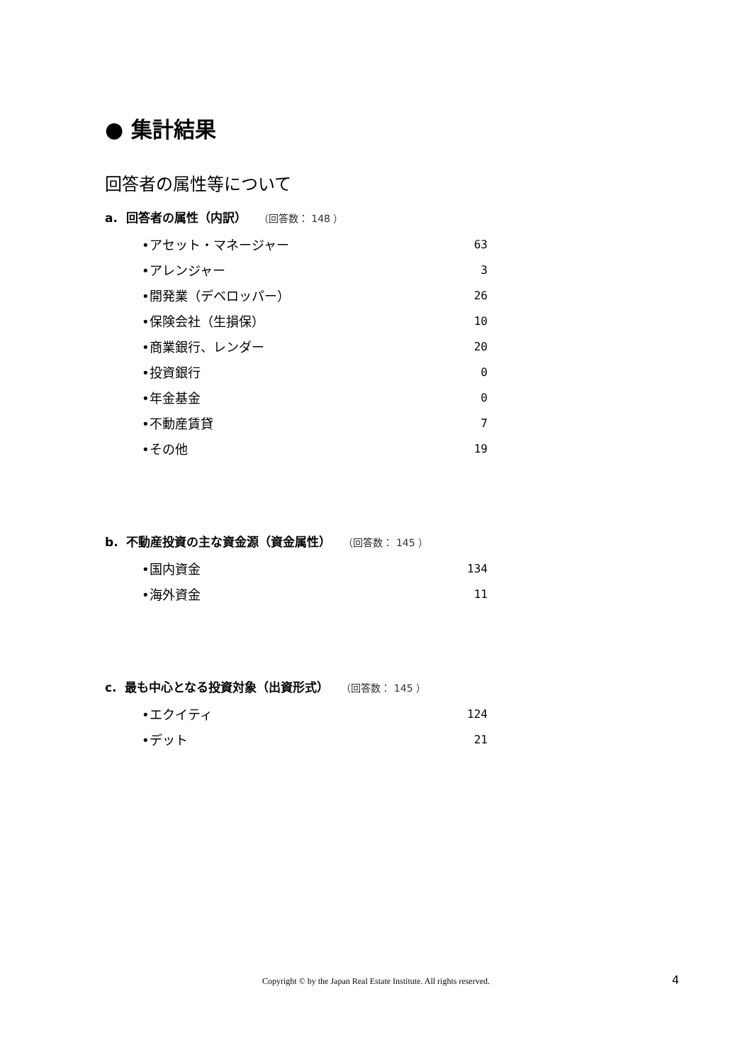● 集計結果
回答者の属性等について
a. 回答者の属性（内訳） （回答数： 148 ）
| •アセット・マネージャー | 63 |
| •アレンジャー | 3 |
| •開発業（デベロッパー） | 26 |
| •保険会社（生損保） | 10 |
| •商業銀行、レンダー | 20 |
| •投資銀行 | 0 |
| •年金基金 | 0 |
| •不動産賃貸 | 7 |
| •その他 | 19 |
b. 不動産投資の主な資金源（資金属性） （回答数： 145 ）
| •国内資金 | 134 |
| •海外資金 | 11 |
c. 最も中心となる投資対象（出資形式） （回答数： 145 ）
| •エクイティ | 124 |
| •デット | 21 |
Copyright © by the Japan Real Estate Institute. All rights reserved. 4